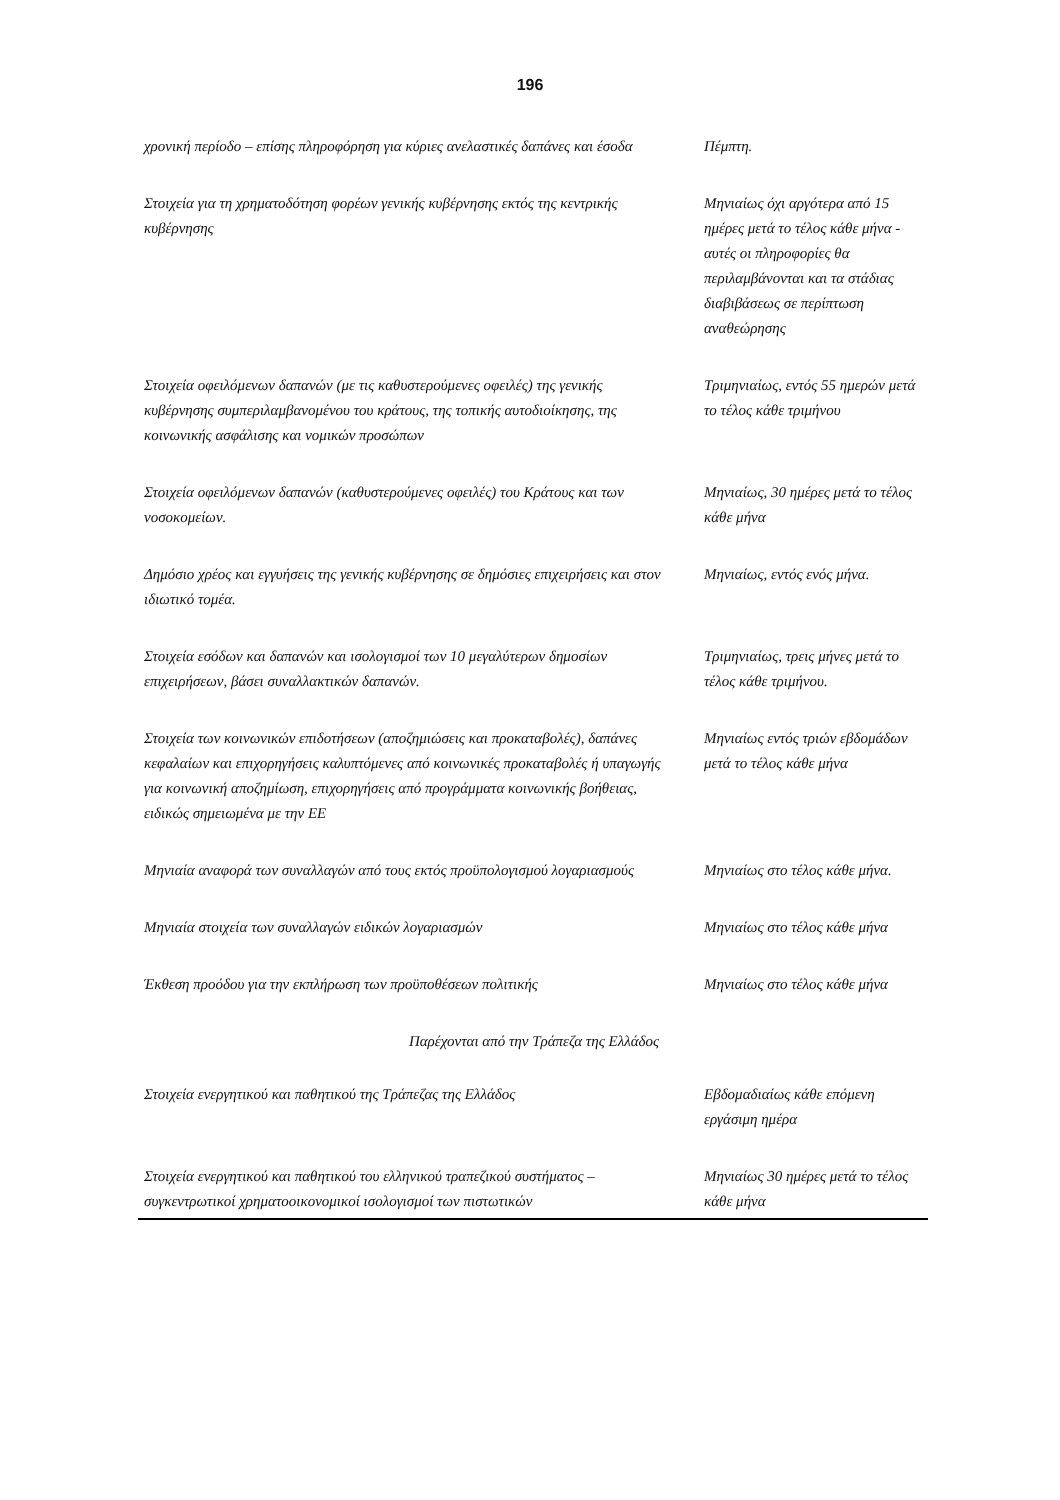196
| χρονική περίοδο – επίσης πληροφόρηση για κύριες ανελαστικές δαπάνες και έσοδα | Πέμπτη. |
| Στοιχεία για τη χρηματοδότηση φορέων γενικής κυβέρνησης εκτός της κεντρικής κυβέρνησης | Μηνιαίως όχι αργότερα από 15 ημέρες μετά το τέλος κάθε μήνα - αυτές οι πληροφορίες θα περιλαμβάνονται και τα στάδιας διαβιβάσεως σε περίπτωση αναθεώρησης |
| Στοιχεία οφειλόμενων δαπανών (με τις καθυστερούμενες οφειλές) της γενικής κυβέρνησης συμπεριλαμβανομένου του κράτους, της τοπικής αυτοδιοίκησης, της κοινωνικής ασφάλισης και νομικών προσώπων | Τριμηνιαίως, εντός 55 ημερών μετά το τέλος κάθε τριμήνου |
| Στοιχεία οφειλόμενων δαπανών (καθυστερούμενες οφειλές) του Κράτους και των νοσοκομείων. | Μηνιαίως, 30 ημέρες μετά το τέλος κάθε μήνα |
| Δημόσιο χρέος και εγγυήσεις της γενικής κυβέρνησης σε δημόσιες επιχειρήσεις και στον ιδιωτικό τομέα. | Μηνιαίως, εντός ενός μήνα. |
| Στοιχεία εσόδων και δαπανών και ισολογισμοί των 10 μεγαλύτερων δημοσίων επιχειρήσεων, βάσει συναλλακτικών δαπανών. | Τριμηνιαίως, τρεις μήνες μετά το τέλος κάθε τριμήνου. |
| Στοιχεία των κοινωνικών επιδοτήσεων (αποζημιώσεις και προκαταβολές), δαπάνες κεφαλαίων και επιχορηγήσεις καλυπτόμενες από κοινωνικές προκαταβολές ή υπαγωγής για κοινωνική αποζημίωση, επιχορηγήσεις από προγράμματα κοινωνικής βοήθειας, ειδικώς σημειωμένα με την ΕΕ | Μηνιαίως εντός τριών εβδομάδων μετά το τέλος κάθε μήνα |
| Μηνιαία αναφορά των συναλλαγών από τους εκτός προϋπολογισμού λογαριασμούς | Μηνιαίως στο τέλος κάθε μήνα. |
| Μηνιαία στοιχεία των συναλλαγών ειδικών λογαριασμών | Μηνιαίως στο τέλος κάθε μήνα |
| Έκθεση προόδου για την εκπλήρωση των προϋποθέσεων πολιτικής | Μηνιαίως στο τέλος κάθε μήνα |
| Παρέχονται από την Τράπεζα της Ελλάδος | |
| Στοιχεία ενεργητικού και παθητικού της Τράπεζας της Ελλάδος | Εβδομαδιαίως κάθε επόμενη εργάσιμη ημέρα |
| Στοιχεία ενεργητικού και παθητικού του ελληνικού τραπεζικού συστήματος – συγκεντρωτικοί χρηματοοικονομικοί ισολογισμοί των πιστωτικών | Μηνιαίως 30 ημέρες μετά το τέλος κάθε μήνα |